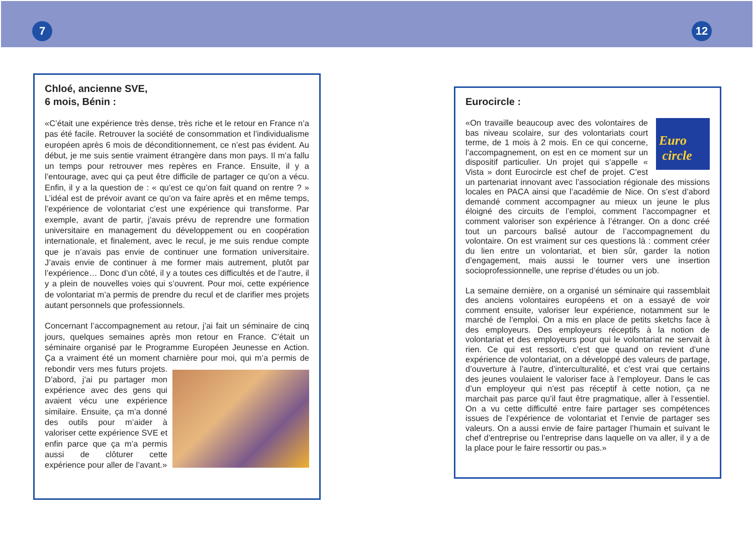7 12
Chloé, ancienne SVE,
6 mois, Bénin :
«C’était une expérience très dense, très riche et le retour en France n’a pas été facile. Retrouver la société de consommation et l’individualisme européen après 6 mois de déconditionnement, ce n’est pas évident. Au début, je me suis sentie vraiment étrangère dans mon pays. Il m’a fallu un temps pour retrouver mes repères en France. Ensuite, il y a l’entourage, avec qui ça peut être difficile de partager ce qu’on a vécu. Enfin, il y a la question de : « qu’est ce qu’on fait quand on rentre ? » L’idéal est de prévoir avant ce qu’on va faire après et en même temps, l’expérience de volontariat c’est une expérience qui transforme. Par exemple, avant de partir, j’avais prévu de reprendre une formation universitaire en management du développement ou en coopération internationale, et finalement, avec le recul, je me suis rendue compte que je n’avais pas envie de continuer une formation universitaire. J’avais envie de continuer à me former mais autrement, plutôt par l’expérience… Donc d’un côté, il y a toutes ces difficultés et de l’autre, il y a plein de nouvelles voies qui s’ouvrent. Pour moi, cette expérience de volontariat m’a permis de prendre du recul et de clarifier mes projets autant personnels que professionnels.
Concernant l’accompagnement au retour, j’ai fait un séminaire de cinq jours, quelques semaines après mon retour en France. C’était un séminaire organisé par le Programme Européen Jeunesse en Action. Ça a vraiment été un moment charnière pour moi, qui m’a permis de rebondir vers mes futurs projets. D’abord, j’ai pu partager mon expérience avec des gens qui avaient vécu une expérience similaire. Ensuite, ça m’a donné des outils pour m’aider à valoriser cette expérience SVE et enfin parce que ça m’a permis aussi de clôturer cette expérience pour aller de l’avant.»
Eurocircle :
Euro
circle «On travaille beaucoup avec des volontaires de bas niveau scolaire, sur des volontariats court terme, de 1 mois à 2 mois. En ce qui concerne, l’accompagnement, on est en ce moment sur un dispositif particulier. Un projet qui s’appelle « Vista » dont Eurocircle est chef de projet. C’est un partenariat innovant avec l’association régionale des missions locales en PACA ainsi que l’académie de Nice. On s’est d’abord demandé comment accompagner au mieux un jeune le plus éloigné des circuits de l’emploi, comment l’accompagner et comment valoriser son expérience à l’étranger. On a donc créé tout un parcours balisé autour de l’accompagnement du volontaire. On est vraiment sur ces questions là : comment créer du lien entre un volontariat, et bien sûr, garder la notion d’engagement, mais aussi le tourner vers une insertion socioprofessionnelle, une reprise d’études ou un job.
La semaine dernière, on a organisé un séminaire qui rassemblait des anciens volontaires européens et on a essayé de voir comment ensuite, valoriser leur expérience, notamment sur le marché de l’emploi. On a mis en place de petits sketchs face à des employeurs. Des employeurs réceptifs à la notion de volontariat et des employeurs pour qui le volontariat ne servait à rien. Ce qui est ressorti, c’est que quand on revient d’une expérience de volontariat, on a développé des valeurs de partage, d’ouverture à l’autre, d’interculturalité, et c’est vrai que certains des jeunes voulaient le valoriser face à l’employeur. Dans le cas d’un employeur qui n’est pas réceptif à cette notion, ça ne marchait pas parce qu’il faut être pragmatique, aller à l’essentiel. On a vu cette difficulté entre faire partager ses compétences issues de l’expérience de volontariat et l’envie de partager ses valeurs. On a aussi envie de faire partager l’humain et suivant le chef d’entreprise ou l’entreprise dans laquelle on va aller, il y a de la place pour le faire ressortir ou pas.»